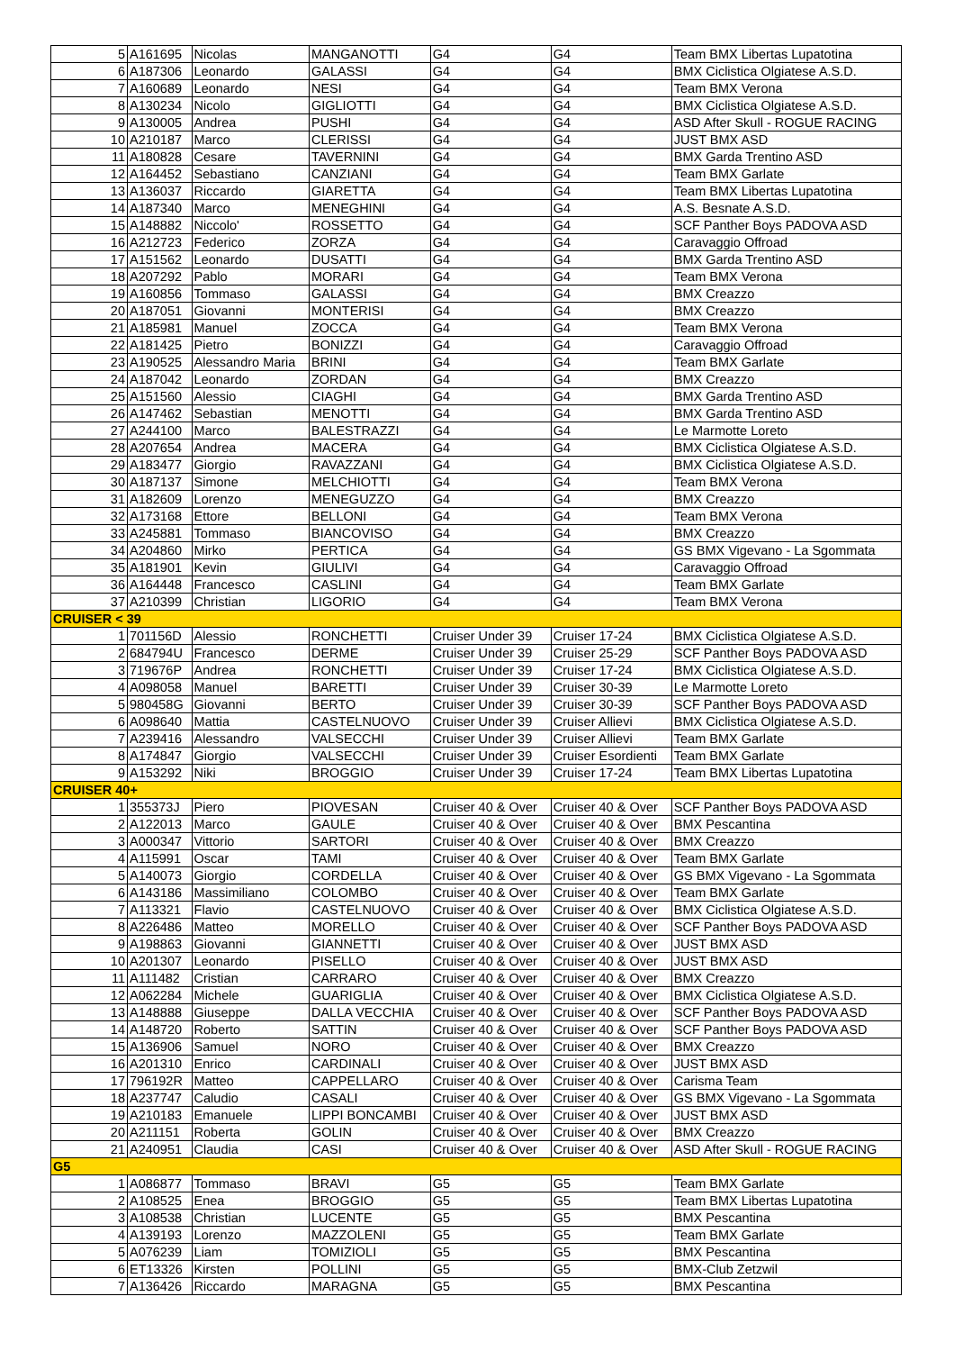| 5 | A161695 | Nicolas | MANGANOTTI | G4 | G4 | Team BMX Libertas Lupatotina |
| 6 | A187306 | Leonardo | GALASSI | G4 | G4 | BMX Ciclistica Olgiatese A.S.D. |
| 7 | A160689 | Leonardo | NESI | G4 | G4 | Team BMX Verona |
| 8 | A130234 | Nicolo | GIGLIOTTI | G4 | G4 | BMX Ciclistica Olgiatese A.S.D. |
| 9 | A130005 | Andrea | PUSHI | G4 | G4 | ASD After Skull - ROGUE RACING |
| 10 | A210187 | Marco | CLERISSI | G4 | G4 | JUST BMX ASD |
| 11 | A180828 | Cesare | TAVERNINI | G4 | G4 | BMX Garda Trentino ASD |
| 12 | A164452 | Sebastiano | CANZIANI | G4 | G4 | Team BMX Garlate |
| 13 | A136037 | Riccardo | GIARETTA | G4 | G4 | Team BMX Libertas Lupatotina |
| 14 | A187340 | Marco | MENEGHINI | G4 | G4 | A.S. Besnate A.S.D. |
| 15 | A148882 | Niccolo' | ROSSETTO | G4 | G4 | SCF Panther Boys PADOVA ASD |
| 16 | A212723 | Federico | ZORZA | G4 | G4 | Caravaggio Offroad |
| 17 | A151562 | Leonardo | DUSATTI | G4 | G4 | BMX Garda Trentino ASD |
| 18 | A207292 | Pablo | MORARI | G4 | G4 | Team BMX Verona |
| 19 | A160856 | Tommaso | GALASSI | G4 | G4 | BMX Creazzo |
| 20 | A187051 | Giovanni | MONTERISI | G4 | G4 | BMX Creazzo |
| 21 | A185981 | Manuel | ZOCCA | G4 | G4 | Team BMX Verona |
| 22 | A181425 | Pietro | BONIZZI | G4 | G4 | Caravaggio Offroad |
| 23 | A190525 | Alessandro Maria | BRINI | G4 | G4 | Team BMX Garlate |
| 24 | A187042 | Leonardo | ZORDAN | G4 | G4 | BMX Creazzo |
| 25 | A151560 | Alessio | CIAGHI | G4 | G4 | BMX Garda Trentino ASD |
| 26 | A147462 | Sebastian | MENOTTI | G4 | G4 | BMX Garda Trentino ASD |
| 27 | A244100 | Marco | BALESTRAZZI | G4 | G4 | Le Marmotte Loreto |
| 28 | A207654 | Andrea | MACERA | G4 | G4 | BMX Ciclistica Olgiatese A.S.D. |
| 29 | A183477 | Giorgio | RAVAZZANI | G4 | G4 | BMX Ciclistica Olgiatese A.S.D. |
| 30 | A187137 | Simone | MELCHIOTTI | G4 | G4 | Team BMX Verona |
| 31 | A182609 | Lorenzo | MENEGUZZO | G4 | G4 | BMX Creazzo |
| 32 | A173168 | Ettore | BELLONI | G4 | G4 | Team BMX Verona |
| 33 | A245881 | Tommaso | BIANCOVISO | G4 | G4 | BMX Creazzo |
| 34 | A204860 | Mirko | PERTICA | G4 | G4 | GS BMX Vigevano - La Sgommata |
| 35 | A181901 | Kevin | GIULIVI | G4 | G4 | Caravaggio Offroad |
| 36 | A164448 | Francesco | CASLINI | G4 | G4 | Team BMX Garlate |
| 37 | A210399 | Christian | LIGORIO | G4 | G4 | Team BMX Verona |
| CRUISER < 39 | | | | | | |
| 1 | 701156D | Alessio | RONCHETTI | Cruiser Under 39 | Cruiser 17-24 | BMX Ciclistica Olgiatese A.S.D. |
| 2 | 684794U | Francesco | DERME | Cruiser Under 39 | Cruiser 25-29 | SCF Panther Boys PADOVA ASD |
| 3 | 719676P | Andrea | RONCHETTI | Cruiser Under 39 | Cruiser 17-24 | BMX Ciclistica Olgiatese A.S.D. |
| 4 | A098058 | Manuel | BARETTI | Cruiser Under 39 | Cruiser 30-39 | Le Marmotte Loreto |
| 5 | 980458G | Giovanni | BERTO | Cruiser Under 39 | Cruiser 30-39 | SCF Panther Boys PADOVA ASD |
| 6 | A098640 | Mattia | CASTELNUOVO | Cruiser Under 39 | Cruiser Allievi | BMX Ciclistica Olgiatese A.S.D. |
| 7 | A239416 | Alessandro | VALSECCHI | Cruiser Under 39 | Cruiser Allievi | Team BMX Garlate |
| 8 | A174847 | Giorgio | VALSECCHI | Cruiser Under 39 | Cruiser Esordienti | Team BMX Garlate |
| 9 | A153292 | Niki | BROGGIO | Cruiser Under 39 | Cruiser 17-24 | Team BMX Libertas Lupatotina |
| CRUISER 40+ | | | | | | |
| 1 | 355373J | Piero | PIOVESAN | Cruiser 40 & Over | Cruiser 40 & Over | SCF Panther Boys PADOVA ASD |
| 2 | A122013 | Marco | GAULE | Cruiser 40 & Over | Cruiser 40 & Over | BMX Pescantina |
| 3 | A000347 | Vittorio | SARTORI | Cruiser 40 & Over | Cruiser 40 & Over | BMX Creazzo |
| 4 | A115991 | Oscar | TAMI | Cruiser 40 & Over | Cruiser 40 & Over | Team BMX Garlate |
| 5 | A140073 | Giorgio | CORDELLA | Cruiser 40 & Over | Cruiser 40 & Over | GS BMX Vigevano - La Sgommata |
| 6 | A143186 | Massimiliano | COLOMBO | Cruiser 40 & Over | Cruiser 40 & Over | Team BMX Garlate |
| 7 | A113321 | Flavio | CASTELNUOVO | Cruiser 40 & Over | Cruiser 40 & Over | BMX Ciclistica Olgiatese A.S.D. |
| 8 | A226486 | Matteo | MORELLO | Cruiser 40 & Over | Cruiser 40 & Over | SCF Panther Boys PADOVA ASD |
| 9 | A198863 | Giovanni | GIANNETTI | Cruiser 40 & Over | Cruiser 40 & Over | JUST BMX ASD |
| 10 | A201307 | Leonardo | PISELLO | Cruiser 40 & Over | Cruiser 40 & Over | JUST BMX ASD |
| 11 | A111482 | Cristian | CARRARO | Cruiser 40 & Over | Cruiser 40 & Over | BMX Creazzo |
| 12 | A062284 | Michele | GUARIGLIA | Cruiser 40 & Over | Cruiser 40 & Over | BMX Ciclistica Olgiatese A.S.D. |
| 13 | A148888 | Giuseppe | DALLA VECCHIA | Cruiser 40 & Over | Cruiser 40 & Over | SCF Panther Boys PADOVA ASD |
| 14 | A148720 | Roberto | SATTIN | Cruiser 40 & Over | Cruiser 40 & Over | SCF Panther Boys PADOVA ASD |
| 15 | A136906 | Samuel | NORO | Cruiser 40 & Over | Cruiser 40 & Over | BMX Creazzo |
| 16 | A201310 | Enrico | CARDINALI | Cruiser 40 & Over | Cruiser 40 & Over | JUST BMX ASD |
| 17 | 796192R | Matteo | CAPPELLARO | Cruiser 40 & Over | Cruiser 40 & Over | Carisma Team |
| 18 | A237747 | Caludio | CASALI | Cruiser 40 & Over | Cruiser 40 & Over | GS BMX Vigevano - La Sgommata |
| 19 | A210183 | Emanuele | LIPPI BONCAMBI | Cruiser 40 & Over | Cruiser 40 & Over | JUST BMX ASD |
| 20 | A211151 | Roberta | GOLIN | Cruiser 40 & Over | Cruiser 40 & Over | BMX Creazzo |
| 21 | A240951 | Claudia | CASI | Cruiser 40 & Over | Cruiser 40 & Over | ASD After Skull - ROGUE RACING |
| G5 | | | | | | |
| 1 | A086877 | Tommaso | BRAVI | G5 | G5 | Team BMX Garlate |
| 2 | A108525 | Enea | BROGGIO | G5 | G5 | Team BMX Libertas Lupatotina |
| 3 | A108538 | Christian | LUCENTE | G5 | G5 | BMX Pescantina |
| 4 | A139193 | Lorenzo | MAZZOLENI | G5 | G5 | Team BMX Garlate |
| 5 | A076239 | Liam | TOMIZIOLI | G5 | G5 | BMX Pescantina |
| 6 | ET13326 | Kirsten | POLLINI | G5 | G5 | BMX-Club Zetzwil |
| 7 | A136426 | Riccardo | MARAGNA | G5 | G5 | BMX Pescantina |